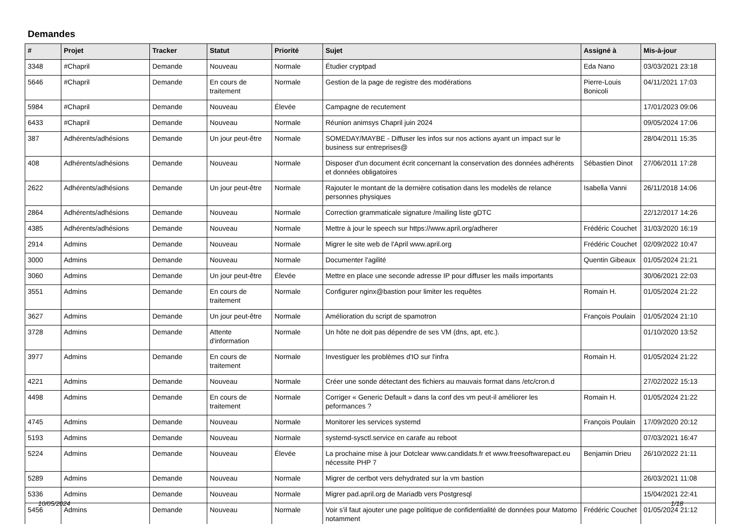Demandes
| # | Projet | Tracker | Statut | Priorité | Sujet | Assigné à | Mis-à-jour |
| --- | --- | --- | --- | --- | --- | --- | --- |
| 3348 | #Chapril | Demande | Nouveau | Normale | Étudier cryptpad | Eda Nano | 03/03/2021 23:18 |
| 5646 | #Chapril | Demande | En cours de traitement | Normale | Gestion de la page de registre des modérations | Pierre-Louis Bonicoli | 04/11/2021 17:03 |
| 5984 | #Chapril | Demande | Nouveau | Élevée | Campagne de recutement | | 17/01/2023 09:06 |
| 6433 | #Chapril | Demande | Nouveau | Normale | Réunion animsys Chapril juin 2024 | | 09/05/2024 17:06 |
| 387 | Adhérents/adhésions | Demande | Un jour peut-être | Normale | SOMEDAY/MAYBE - Diffuser les infos sur nos actions ayant un impact sur le business sur entreprises@ | | 28/04/2011 15:35 |
| 408 | Adhérents/adhésions | Demande | Nouveau | Normale | Disposer d'un document écrit concernant la conservation des données adhérents et données obligatoires | Sébastien Dinot | 27/06/2011 17:28 |
| 2622 | Adhérents/adhésions | Demande | Un jour peut-être | Normale | Rajouter le montant de la dernière cotisation dans les modelès de relance personnes physiques | Isabella Vanni | 26/11/2018 14:06 |
| 2864 | Adhérents/adhésions | Demande | Nouveau | Normale | Correction grammaticale signature /mailing liste gDTC | | 22/12/2017 14:26 |
| 4385 | Adhérents/adhésions | Demande | Nouveau | Normale | Mettre à jour le speech sur https://www.april.org/adherer | Frédéric Couchet | 31/03/2020 16:19 |
| 2914 | Admins | Demande | Nouveau | Normale | Migrer le site web de l'April www.april.org | Frédéric Couchet | 02/09/2022 10:47 |
| 3000 | Admins | Demande | Nouveau | Normale | Documenter l'agilité | Quentin Gibeaux | 01/05/2024 21:21 |
| 3060 | Admins | Demande | Un jour peut-être | Élevée | Mettre en place une seconde adresse IP pour diffuser les mails importants | | 30/06/2021 22:03 |
| 3551 | Admins | Demande | En cours de traitement | Normale | Configurer nginx@bastion pour limiter les requêtes | Romain H. | 01/05/2024 21:22 |
| 3627 | Admins | Demande | Un jour peut-être | Normale | Amélioration du script de spamotron | François Poulain | 01/05/2024 21:10 |
| 3728 | Admins | Demande | Attente d'information | Normale | Un hôte ne doit pas dépendre de ses VM (dns, apt, etc.). | | 01/10/2020 13:52 |
| 3977 | Admins | Demande | En cours de traitement | Normale | Investiguer les problèmes d'IO sur l'infra | Romain H. | 01/05/2024 21:22 |
| 4221 | Admins | Demande | Nouveau | Normale | Créer une sonde détectant des fichiers au mauvais format dans /etc/cron.d | | 27/02/2022 15:13 |
| 4498 | Admins | Demande | En cours de traitement | Normale | Corriger « Generic Default » dans la conf des vm peut-il améliorer les peformances ? | Romain H. | 01/05/2024 21:22 |
| 4745 | Admins | Demande | Nouveau | Normale | Monitorer les services systemd | François Poulain | 17/09/2020 20:12 |
| 5193 | Admins | Demande | Nouveau | Normale | systemd-sysctl.service en carafe au reboot | | 07/03/2021 16:47 |
| 5224 | Admins | Demande | Nouveau | Élevée | La prochaine mise à jour Dotclear www.candidats.fr et www.freesoftwarepact.eu nécessite PHP 7 | Benjamin Drieu | 26/10/2022 21:11 |
| 5289 | Admins | Demande | Nouveau | Normale | Migrer de certbot vers dehydrated sur la vm bastion | | 26/03/2021 11:08 |
| 5336 | Admins | Demande | Nouveau | Normale | Migrer pad.april.org de Mariadb vers Postgresql | | 15/04/2021 22:41 |
| 5456 | Admins | Demande | Nouveau | Normale | Voir s'il faut ajouter une page politique de confidentialité de données pour Matomo notamment | Frédéric Couchet | 01/05/2024 21:12 |
10/05/2024 1/18